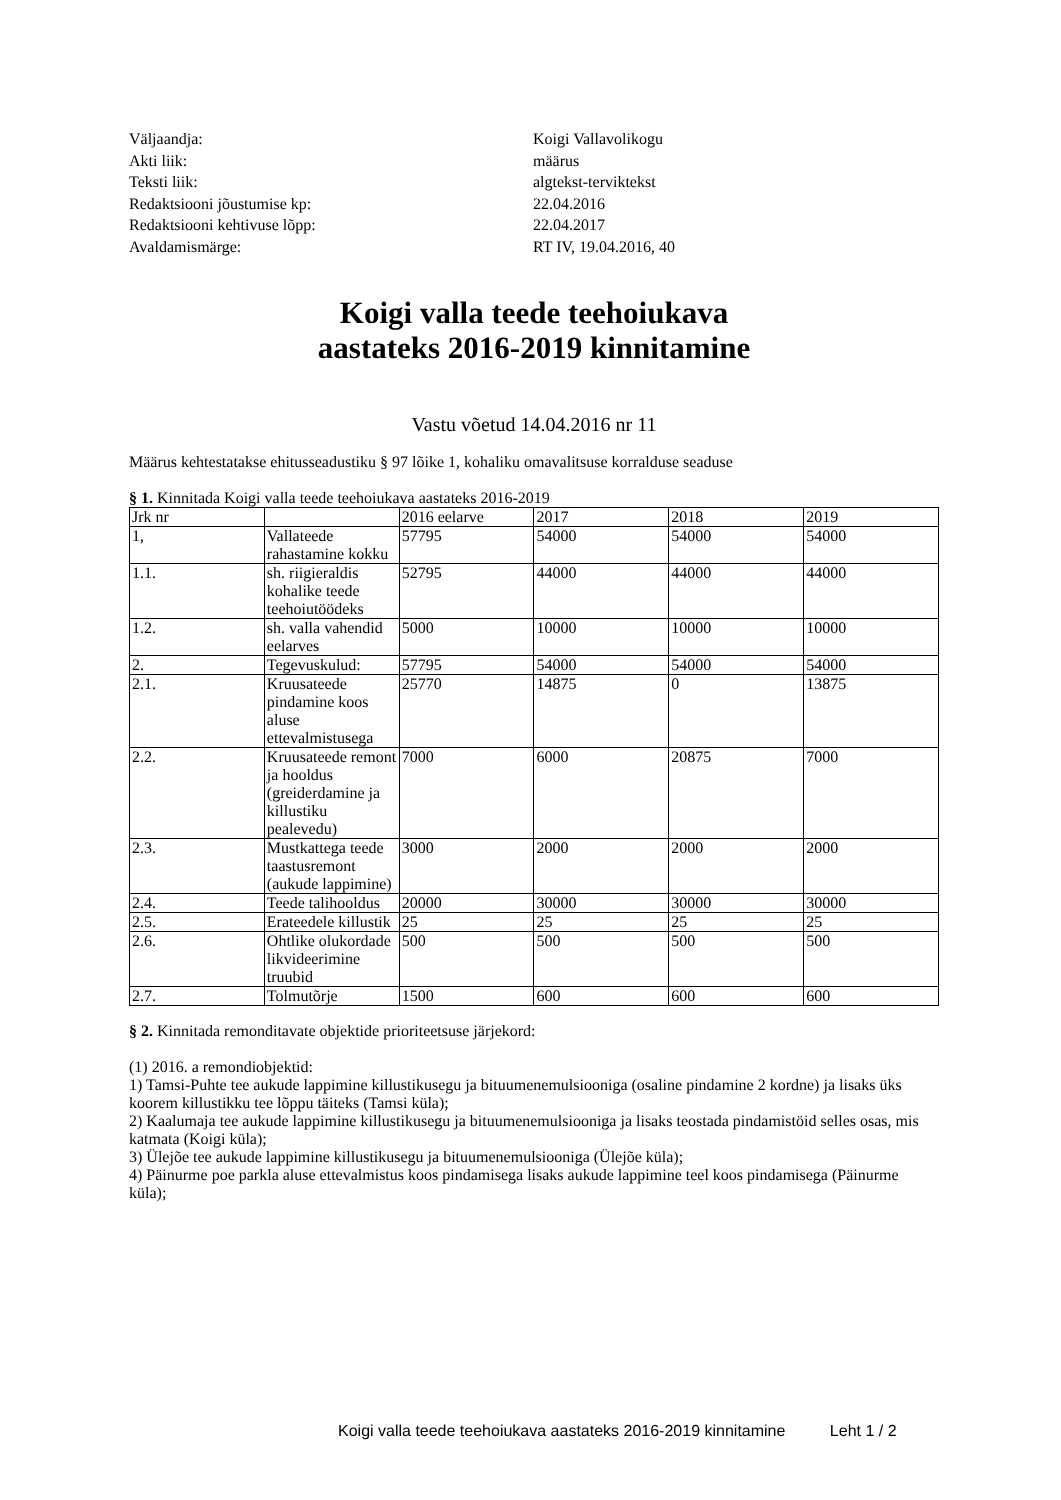Väljaandja: Koigi Vallavolikogu
Akti liik: määrus
Teksti liik: algtekst-terviktekst
Redaktsiooni jõustumise kp: 22.04.2016
Redaktsiooni kehtivuse lõpp: 22.04.2017
Avaldamismärge: RT IV, 19.04.2016, 40
Koigi valla teede teehoiukava
aastateks 2016-2019 kinnitamine
Vastu võetud 14.04.2016 nr 11
Määrus kehtestatakse ehitusseadustiku § 97 lõike 1, kohaliku omavalitsuse korralduse seaduse
§ 1. Kinnitada Koigi valla teede teehoiukava aastateks 2016-2019
| Jrk nr | | 2016 eelarve | 2017 | 2018 | 2019 |
| 1, | Vallateede rahastamine kokku | 57795 | 54000 | 54000 | 54000 |
| 1.1. | sh. riigieraldis kohalike teede teehoiutöödeks | 52795 | 44000 | 44000 | 44000 |
| 1.2. | sh. valla vahendid eelarves | 5000 | 10000 | 10000 | 10000 |
| 2. | Tegevuskulud: | 57795 | 54000 | 54000 | 54000 |
| 2.1. | Kruusateede pindamine koos aluse ettevalmistusega | 25770 | 14875 | 0 | 13875 |
| 2.2. | Kruusateede remont ja hooldus (greiderdamine ja killustiku pealevedu) | 7000 | 6000 | 20875 | 7000 |
| 2.3. | Mustkattega teede taastusremont (aukude lappimine) | 3000 | 2000 | 2000 | 2000 |
| 2.4. | Teede talihooldus | 20000 | 30000 | 30000 | 30000 |
| 2.5. | Erateedele killustik | 25 | 25 | 25 | 25 |
| 2.6. | Ohtlike olukordade likvideerimine truubid | 500 | 500 | 500 | 500 |
| 2.7. | Tolmutõrje | 1500 | 600 | 600 | 600 |
§ 2. Kinnitada remonditavate objektide prioriteetsuse järjekord:
(1) 2016. a remondiobjektid:
1) Tamsi-Puhte tee aukude lappimine killustikusegu ja bituumenemulsiooniga (osaline pindamine 2 kordne) ja lisaks üks koorem killustikku tee lõppu täiteks (Tamsi küla);
2) Kaalumaja tee aukude lappimine killustikusegu ja bituumenemulsiooniga ja lisaks teostada pindamistöid selles osas, mis katmata (Koigi küla);
3) Ülejõe tee aukude lappimine killustikusegu ja bituumenemulsiooniga (Ülejõe küla);
4) Päinurme poe parkla aluse ettevalmistus koos pindamisega lisaks aukude lappimine teel koos pindamisega (Päinurme küla);
Koigi valla teede teehoiukava aastateks 2016-2019 kinnitamine Leht 1 / 2